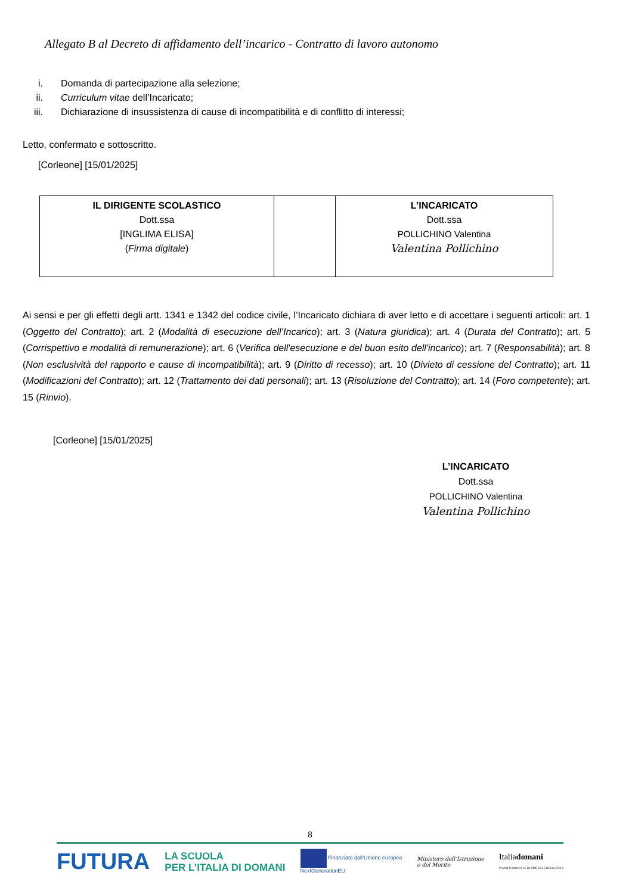Allegato B al Decreto di affidamento dell’incarico - Contratto di lavoro autonomo
i. Domanda di partecipazione alla selezione;
ii. Curriculum vitae dell’Incaricato;
iii. Dichiarazione di insussistenza di cause di incompatibilità e di conflitto di interessi;
Letto, confermato e sottoscritto.
[Corleone] [15/01/2025]
| IL DIRIGENTE SCOLASTICO Dott.ssa [INGLIMA ELISA] ( Firma digitale ) | | L’INCARICATO Dott.ssa POLLICHINO Valentina Valentina Pollichino |
Ai sensi e per gli effetti degli artt. 1341 e 1342 del codice civile, l’Incaricato dichiara di aver letto e di accettare i seguenti articoli: art. 1 (Oggetto del Contratto); art. 2 (Modalità di esecuzione dell’Incarico); art. 3 (Natura giuridica); art. 4 (Durata del Contratto); art. 5 (Corrispettivo e modalità di remunerazione); art. 6 (Verifica dell'esecuzione e del buon esito dell'incarico); art. 7 (Responsabilità); art. 8 (Non esclusività del rapporto e cause di incompatibilità); art. 9 (Diritto di recesso); art. 10 (Divieto di cessione del Contratto); art. 11 (Modificazioni del Contratto); art. 12 (Trattamento dei dati personali); art. 13 (Risoluzione del Contratto); art. 14 (Foro competente); art. 15 (Rinvio).
[Corleone] [15/01/2025]
L’INCARICATO
Dott.ssa
POLLICHINO Valentina
Valentina Pollichino
8
FUTURA LA SCUOLA
PER L’ITALIA DI DOMANI Finanziato dall’Unione europea
NextGenerationEU Ministero dell’Istruzione
e del Merito Italiadomani
PIANO NAZIONALE DI RIPRESA E RESILIENZA